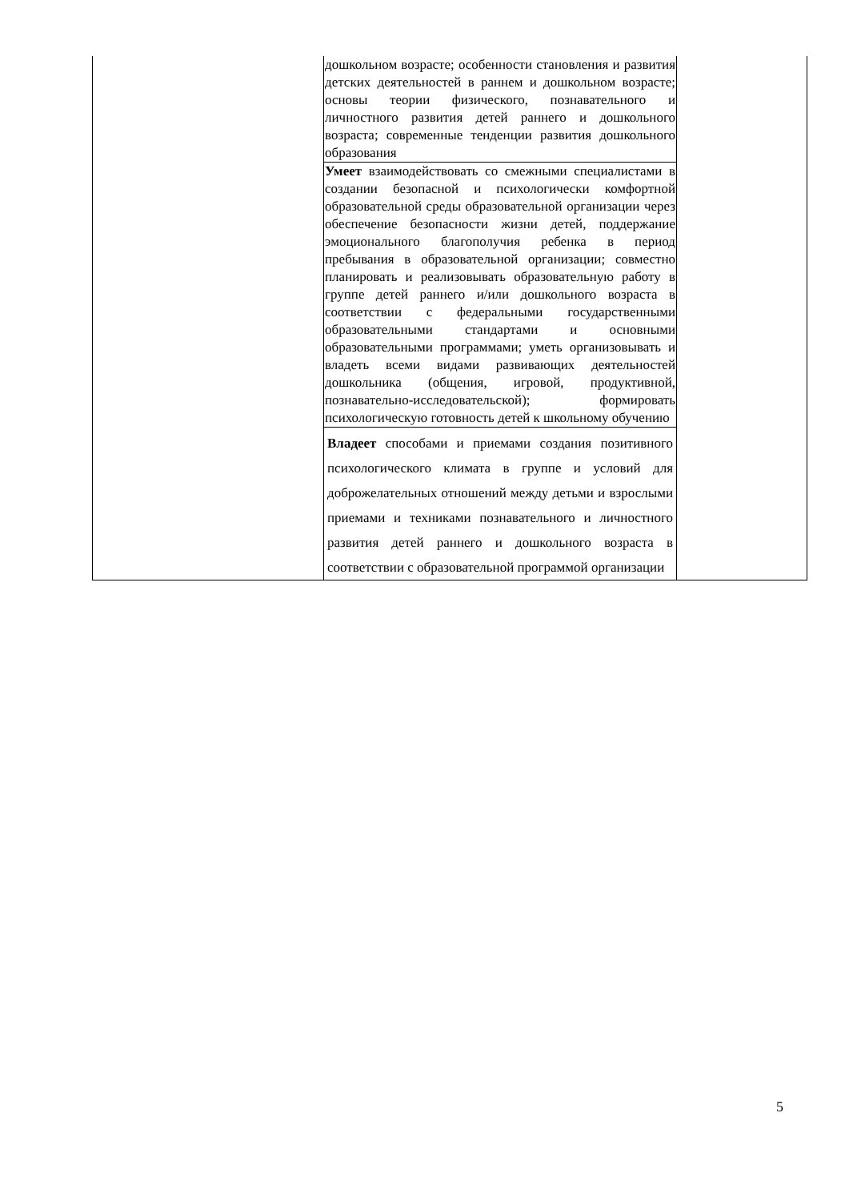| | дошкольном возрасте; особенности становления и развития детских деятельностей в раннем и дошкольном возрасте; основы теории физического, познавательного и личностного развития детей раннего и дошкольного возраста; современные тенденции развития дошкольного образования | |
| | Умеет взаимодействовать со смежными специалистами в создании безопасной и психологически комфортной образовательной среды образовательной организации через обеспечение безопасности жизни детей, поддержание эмоционального благополучия ребенка в период пребывания в образовательной организации; совместно планировать и реализовывать образовательную работу в группе детей раннего и/или дошкольного возраста в соответствии с федеральными государственными образовательными стандартами и основными образовательными программами; уметь организовывать и владеть всеми видами развивающих деятельностей дошкольника (общения, игровой, продуктивной, познавательно-исследовательской); формировать психологическую готовность детей к школьному обучению | |
| | Владеет способами и приемами создания позитивного психологического климата в группе и условий для доброжелательных отношений между детьми и взрослыми приемами и техниками познавательного и личностного развития детей раннего и дошкольного возраста в соответствии с образовательной программой организации | |
5